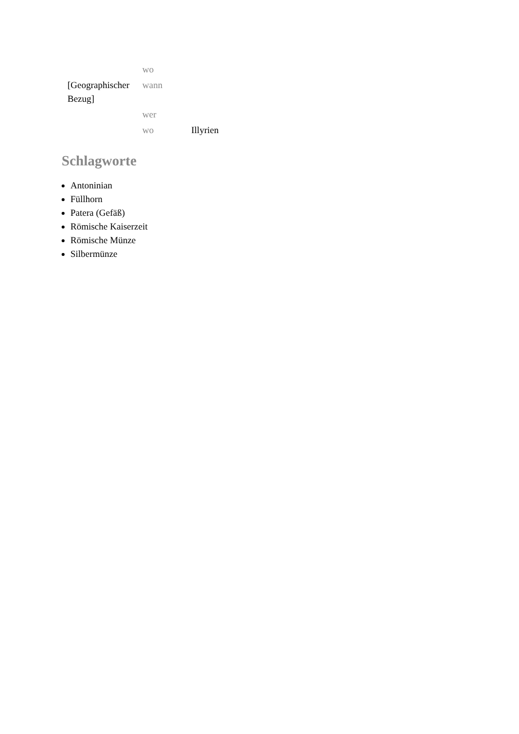| | wo | |
| [Geographischer Bezug] | wann | |
| | wer | |
| | wo | Illyrien |
Schlagworte
Antoninian
Füllhorn
Patera (Gefäß)
Römische Kaiserzeit
Römische Münze
Silbermünze